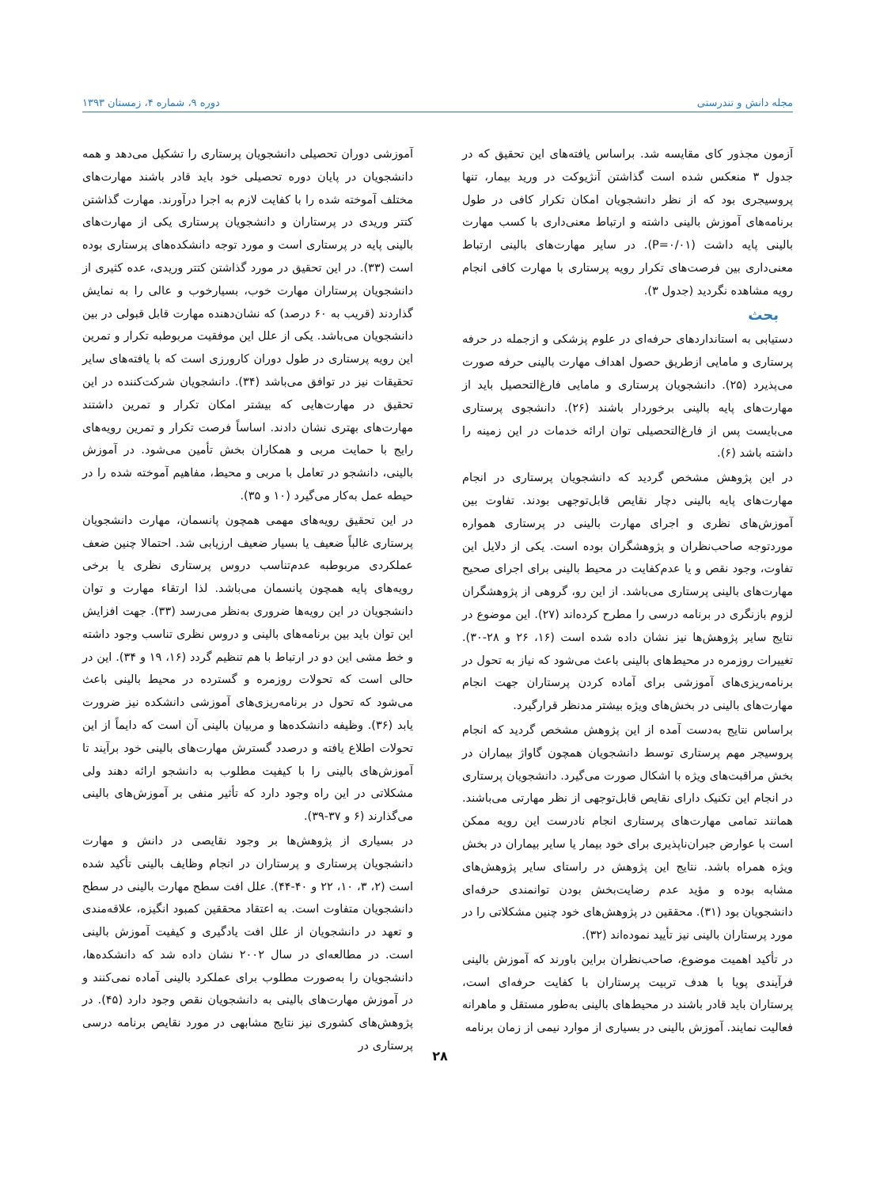مجله دانش و تندرستی دوره ۹، شماره ۴، زمستان ۱۳۹۳
آزمون مجذور کای مقایسه شد. براساس یافته‌های این تحقیق که در جدول ۳ منعکس شده است گذاشتن آنژیوکت در ورید بیمار، تنها پروسیجری بود که از نظر دانشجویان امکان تکرار کافی در طول برنامه‌های آموزش بالینی داشته و ارتباط معنی‌داری با کسب مهارت بالینی پایه داشت (P=۰/۰۱). در سایر مهارت‌های بالینی ارتباط معنی‌داری بین فرصت‌های تکرار رویه پرستاری با مهارت کافی انجام رویه مشاهده نگردید (جدول ۳).
بحث
دستیابی به استانداردهای حرفه‌ای در علوم پزشکی و ازجمله در حرفه پرستاری و مامایی ازطریق حصول اهداف مهارت بالینی حرفه صورت می‌پذیرد (۲۵). دانشجویان پرستاری و مامایی فارغ‌التحصیل باید از مهارت‌های پایه بالینی برخوردار باشند (۲۶). دانشجوی پرستاری می‌بایست پس از فارغ‌التحصیلی توان ارائه خدمات در این زمینه را داشته باشد (۶).
در این پژوهش مشخص گردید که دانشجویان پرستاری در انجام مهارت‌های پایه بالینی دچار نقایص قابل‌توجهی بودند. تفاوت بین آموزش‌های نظری و اجرای مهارت بالینی در پرستاری همواره موردتوجه صاحب‌نظران و پژوهشگران بوده است. یکی از دلایل این تفاوت، وجود نقص و یا عدم‌کفایت در محیط بالینی برای اجرای صحیح مهارت‌های بالینی پرستاری می‌باشد. از این رو، گروهی از پژوهشگران لزوم بازنگری در برنامه درسی را مطرح کرده‌اند (۲۷). این موضوع در نتایج سایر پژوهش‌ها نیز نشان داده شده است (۱۶، ۲۶ و ۲۸-۳۰). تغییرات روزمره در محیط‌های بالینی باعث می‌شود که نیاز به تحول در برنامه‌ریزی‌های آموزشی برای آماده کردن پرستاران جهت انجام مهارت‌های بالینی در بخش‌های ویژه بیشتر مدنظر قرارگیرد.
براساس نتایج به‌دست آمده از این پژوهش مشخص گردید که انجام پروسیجر مهم پرستاری توسط دانشجویان همچون گاواژ بیماران در بخش مراقبت‌های ویژه با اشکال صورت می‌گیرد. دانشجویان پرستاری در انجام این تکنیک دارای نقایص قابل‌توجهی از نظر مهارتی می‌باشند. همانند تمامی مهارت‌های پرستاری انجام نادرست این رویه ممکن است با عوارض جبران‌ناپذیری برای خود بیمار یا سایر بیماران در بخش ویژه همراه باشد. نتایج این پژوهش در راستای سایر پژوهش‌های مشابه بوده و مؤید عدم رضایت‌بخش بودن توانمندی حرفه‌ای دانشجویان بود (۳۱). محققین در پژوهش‌های خود چنین مشکلاتی را در مورد پرستاران بالینی نیز تأیید نموده‌اند (۳۲).
در تأکید اهمیت موضوع، صاحب‌نظران براین باورند که آموزش بالینی فرآیندی پویا با هدف تربیت پرستاران با کفایت حرفه‌ای است، پرستاران باید قادر باشند در محیط‌های بالینی به‌طور مستقل و ماهرانه فعالیت نمایند. آموزش بالینی در بسیاری از موارد نیمی از زمان برنامه
آموزشی دوران تحصیلی دانشجویان پرستاری را تشکیل می‌دهد و همه دانشجویان در پایان دوره تحصیلی خود باید قادر باشند مهارت‌های مختلف آموخته شده را با کفایت لازم به اجرا درآورند. مهارت گذاشتن کتتر وریدی در پرستاران و دانشجویان پرستاری یکی از مهارت‌های بالینی پایه در پرستاری است و مورد توجه دانشکده‌های پرستاری بوده است (۳۳). در این تحقیق در مورد گذاشتن کتتر وریدی، عده کثیری از دانشجویان پرستاران مهارت خوب، بسیارخوب و عالی را به نمایش گذاردند (قریب به ۶۰ درصد) که نشان‌دهنده مهارت قابل قبولی در بین دانشجویان می‌باشد. یکی از علل این موفقیت مربوطبه تکرار و تمرین این رویه پرستاری در طول دوران کارورزی است که با یافته‌های سایر تحقیقات نیز در توافق می‌باشد (۳۴). دانشجویان شرکت‌کننده در این تحقیق در مهارت‌هایی که بیشتر امکان تکرار و تمرین داشتند مهارت‌های بهتری نشان دادند. اساساً فرصت تکرار و تمرین رویه‌های رایج با حمایت مربی و همکاران بخش تأمین می‌شود. در آموزش بالینی، دانشجو در تعامل با مربی و محیط، مفاهیم آموخته شده را در حیطه عمل به‌کار می‌گیرد (۱۰ و ۳۵).
در این تحقیق رویه‌های مهمی همچون پانسمان، مهارت دانشجویان پرستاری غالباً ضعیف یا بسیار ضعیف ارزیابی شد. احتمالا چنین ضعف عملکردی مربوطبه عدم‌تناسب دروس پرستاری نظری یا برخی رویه‌های پایه همچون پانسمان می‌باشد. لذا ارتقاء مهارت و توان دانشجویان در این رویه‌ها ضروری به‌نظر می‌رسد (۳۳). جهت افزایش این توان باید بین برنامه‌های بالینی و دروس نظری تناسب وجود داشته و خط مشی این دو در ارتباط با هم تنظیم گردد (۱۶، ۱۹ و ۳۴). این در حالی است که تحولات روزمره و گسترده در محیط بالینی باعث می‌شود که تحول در برنامه‌ریزی‌های آموزشی دانشکده نیز ضرورت یابد (۳۶). وظیفه دانشکده‌ها و مربیان بالینی آن است که دایماً از این تحولات اطلاع یافته و درصدد گسترش مهارت‌های بالینی خود برآیند تا آموزش‌های بالینی را با کیفیت مطلوب به دانشجو ارائه دهند ولی مشکلاتی در این راه وجود دارد که تأثیر منفی بر آموزش‌های بالینی می‌گذارند (۶ و ۳۷-۳۹).
در بسیاری از پژوهش‌ها بر وجود نقایصی در دانش و مهارت دانشجویان پرستاری و پرستاران در انجام وظایف بالینی تأکید شده است (۲، ۳، ۱۰، ۲۲ و ۴۰-۴۴). علل افت سطح مهارت بالینی در سطح دانشجویان متفاوت است. به اعتقاد محققین کمبود انگیزه، علاقه‌مندی و تعهد در دانشجویان از علل افت یادگیری و کیفیت آموزش بالینی است. در مطالعه‌ای در سال ۲۰۰۲ نشان داده شد که دانشکده‌ها، دانشجویان را به‌صورت مطلوب برای عملکرد بالینی آماده نمی‌کنند و در آموزش مهارت‌های بالینی به دانشجویان نقص وجود دارد (۴۵). در پژوهش‌های کشوری نیز نتایج مشابهی در مورد نقایص برنامه درسی پرستاری در
۲۸